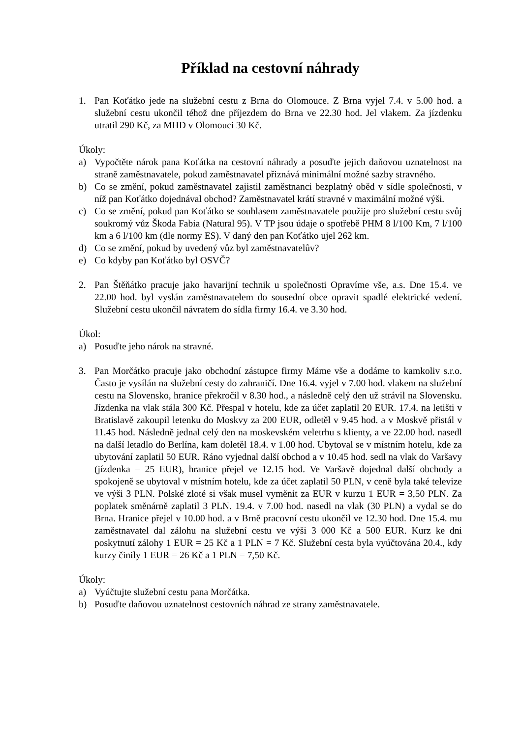Příklad na cestovní náhrady
1. Pan Koťátko jede na služební cestu z Brna do Olomouce. Z Brna vyjel 7.4. v 5.00 hod. a služební cestu ukončil téhož dne příjezdem do Brna ve 22.30 hod. Jel vlakem. Za jízdenku utratil 290 Kč, za MHD v Olomouci 30 Kč.
Úkoly:
a) Vypočtěte nárok pana Koťátka na cestovní náhrady a posuďte jejich daňovou uznatelnost na straně zaměstnavatele, pokud zaměstnavatel přiznává minimální možné sazby stravného.
b) Co se změní, pokud zaměstnavatel zajistil zaměstnanci bezplatný oběd v sídle společnosti, v níž pan Koťátko dojednával obchod? Zaměstnavatel krátí stravné v maximální možné výši.
c) Co se změní, pokud pan Koťátko se souhlasem zaměstnavatele použije pro služební cestu svůj soukromý vůz Škoda Fabia (Natural 95). V TP jsou údaje o spotřebě PHM 8 l/100 Km, 7 l/100 km a 6 l/100 km (dle normy ES). V daný den pan Koťátko ujel 262 km.
d) Co se změní, pokud by uvedený vůz byl zaměstnavatelův?
e) Co kdyby pan Koťátko byl OSVČ?
2. Pan Štěňátko pracuje jako havarijní technik u společnosti Opravíme vše, a.s. Dne 15.4. ve 22.00 hod. byl vyslán zaměstnavatelem do sousední obce opravit spadlé elektrické vedení. Služební cestu ukončil návratem do sídla firmy 16.4. ve 3.30 hod.
Úkol:
a) Posuďte jeho nárok na stravné.
3. Pan Morčátko pracuje jako obchodní zástupce firmy Máme vše a dodáme to kamkoliv s.r.o. Často je vysílán na služební cesty do zahraničí. Dne 16.4. vyjel v 7.00 hod. vlakem na služební cestu na Slovensko, hranice překročil v 8.30 hod., a následně celý den už strávil na Slovensku. Jízdenka na vlak stála 300 Kč. Přespal v hotelu, kde za účet zaplatil 20 EUR. 17.4. na letišti v Bratislavě zakoupil letenku do Moskvy za 200 EUR, odletěl v 9.45 hod. a v Moskvě přistál v 11.45 hod. Následně jednal celý den na moskevském veletrhu s klienty, a ve 22.00 hod. nasedl na další letadlo do Berlína, kam doletěl 18.4. v 1.00 hod. Ubytoval se v místním hotelu, kde za ubytování zaplatil 50 EUR. Ráno vyjednal další obchod a v 10.45 hod. sedl na vlak do Varšavy (jízdenka = 25 EUR), hranice přejel ve 12.15 hod. Ve Varšavě dojednal další obchody a spokojeně se ubytoval v místním hotelu, kde za účet zaplatil 50 PLN, v ceně byla také televize ve výši 3 PLN. Polské zloté si však musel vyměnit za EUR v kurzu 1 EUR = 3,50 PLN. Za poplatek směnárně zaplatil 3 PLN. 19.4. v 7.00 hod. nasedl na vlak (30 PLN) a vydal se do Brna. Hranice přejel v 10.00 hod. a v Brně pracovní cestu ukončil ve 12.30 hod. Dne 15.4. mu zaměstnavatel dal zálohu na služební cestu ve výši 3 000 Kč a 500 EUR. Kurz ke dni poskytnutí zálohy 1 EUR = 25 Kč a 1 PLN = 7 Kč. Služební cesta byla vyúčtována 20.4., kdy kurzy činily 1 EUR = 26 Kč a 1 PLN = 7,50 Kč.
Úkoly:
a) Vyúčtujte služební cestu pana Morčátka.
b) Posuďte daňovou uznatelnost cestovních náhrad ze strany zaměstnavatele.